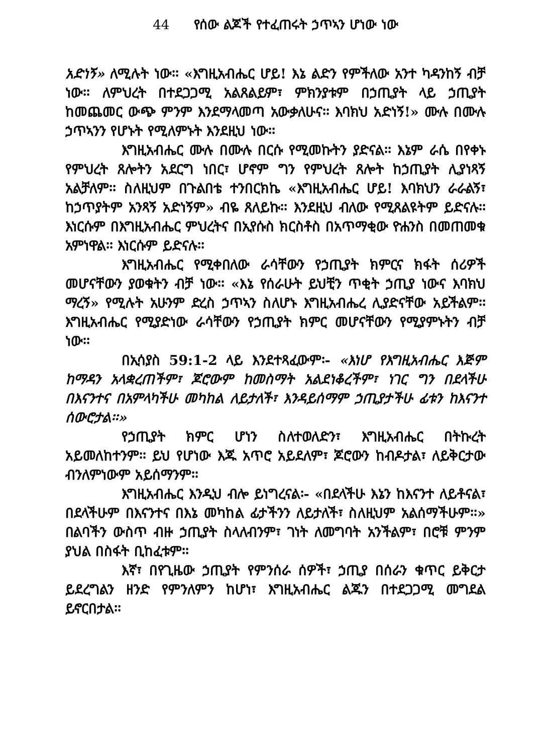44 የሰው ልጆች የተፈጠሩት ኃጥኣን ሆነው ነው
አድነኝ» ለሚሉት ነው፡፡ «እግዚአብሔር ሆይ! እኔ ልድን የምችለው አንተ ካዳንከኝ ብቻ ነው፡፡ ለምህረት በተደጋጋሚ አልጸልይም፣ ምክንያቱም በኃጢያት ላይ ኃጢያት ከመጨመር ውጭ ምንም እንደማላመጣ አውቃለሁና፡፡ እባክህ አድነኝ!» ሙሉ በሙሉ ኃጥኣንን የሆኑት የሚለምኑት እንደዚህ ነው፡፡
እግዚአብሔር ሙሉ በሙሉ በርሱ የሚመኩትን ያድናል፡፡ እኔም ራሴ በየቀኑ የምህረት ጸሎትን አደርግ ነበር፣ ሆኖም ግን የምህረት ጸሎት ከኃጢያት ሊያነጻኝ አልቻለም፡፡ ስለዚህም በጉልበቴ ተንበርክኬ «እግዚአብሔር ሆይ! እባክህን ራራልኝ፣ ከኃጥያትም አንጻኝ አድነኝም» ብዬ ጸለይኩ፡፡ እንደዚህ ብለው የሚጸልዩትም ይድናሉ፡፡ እነርሱም በእግዚአብሔር ምህረትና በኢየሱስ ክርስቶስ በአጥማቂው ዮሐንስ በመጠመቁ አምነዋል፡፡ እነርሱም ይድናሉ፡፡
እግዚአብሔር የሚቀበለው ራሳቸውን የኃጢያት ክምርና ክፋት ሰሪዎች መሆናቸውን ያወቁትን ብቻ ነው፡፡ «እኔ የሰራሁት ይህቺን ጥቂት ኃጢያ ነውና እባክህ ማረኝ» የሚሉት አሁንም ድረስ ኃጥኣን ስለሆኑ እግዚአብሔረ ሊያድናቸው አይችልም፡፡ እግዚአብሔር የሚያድነው ራሳቸውን የኃጢያት ክምር መሆናቸውን የሚያምኑትን ብቻ ነው፡፡
በኢሳያስ 59:1-2 ላይ እንደተጻፈውም፡- «እነሆ የእግዚአብሔር እጅም ከማዳን አላቋረጠችም፣ ጆሮውም ከመስማት አልደነቆረችም፣ ነገር ግን በደላችሁ በእናንተና በአምላካችሁ መካከል ለይታለች፣ እንዳይሰማም ኃጢያታችሁ ፊቱን ከእናንተ ሰውሮታል፡፡»
የኃጢያት ክምር ሆነን ስለተወለድን፣ እግዚአብሔር በትኩረት አይመለከተንም፡፡ ይህ የሆነው እጁ አጥሮ አይደለም፣ ጆሮውን ከብዶታል፣ ለይቅርታው ብንለምነውም አይሰማንም፡፡
እግዚአብሔር እንዲህ ብሎ ይነግረናል፡- «በደላችሁ እኔን ከእናንተ ለይቶናል፣ በደላችሁም በእናንተና በእኔ መካከል ፊታችንን ለይታለች፣ ስለዚህም አልሰማችሁም፡፡» በልባችን ውስጥ ብዙ ኃጢያት ስላለብንም፣ ገነት ለመግባት አንችልም፣ በሮቹ ምንም ያህል በስፋት ቢከፈቱም፡፡
እኛ፣ በየጊዜው ኃጢያት የምንሰራ ሰዎች፣ ኃጢያ በሰራን ቁጥር ይቅርታ ይደረግልን ዘንድ የምንለምን ከሆነ፣ እግዚአብሔር ልጁን በተደጋጋሚ መግደል ይኖርበታል፡፡